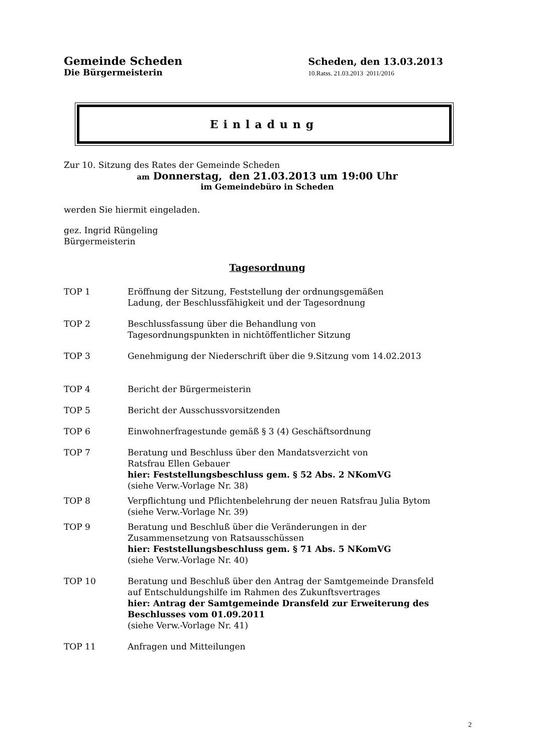Gemeinde Scheden
Die Bürgermeisterin
Scheden, den 13.03.2013
10.Ratss. 21.03.2013 2011/2016
Einladung
Zur 10. Sitzung des Rates der Gemeinde Scheden
am Donnerstag, den 21.03.2013 um 19:00 Uhr
im Gemeindebüro in Scheden
werden Sie hiermit eingeladen.
gez. Ingrid Rüngeling
Bürgermeisterin
Tagesordnung
TOP 1 Eröffnung der Sitzung, Feststellung der ordnungsgemäßen
Ladung, der Beschlussfähigkeit und der Tagesordnung
TOP 2 Beschlussfassung über die Behandlung von
Tagesordnungspunkten in nichtöffentlicher Sitzung
TOP 3 Genehmigung der Niederschrift über die 9.Sitzung vom 14.02.2013
TOP 4 Bericht der Bürgermeisterin
TOP 5 Bericht der Ausschussvorsitzenden
TOP 6 Einwohnerfragestunde gemäß § 3 (4) Geschäftsordnung
TOP 7 Beratung und Beschluss über den Mandatsverzicht von
Ratsfrau Ellen Gebauer
hier: Feststellungsbeschluss gem. § 52 Abs. 2 NKomVG
(siehe Verw.-Vorlage Nr. 38)
TOP 8 Verpflichtung und Pflichtenbelehrung der neuen Ratsfrau Julia Bytom
(siehe Verw.-Vorlage Nr. 39)
TOP 9 Beratung und Beschluß über die Veränderungen in der
Zusammensetzung von Ratsausschüssen
hier: Feststellungsbeschluss gem. § 71 Abs. 5 NKomVG
(siehe Verw.-Vorlage Nr. 40)
TOP 10 Beratung und Beschluß über den Antrag der Samtgemeinde Dransfeld
auf Entschuldungshilfe im Rahmen des Zukunftsvertrages
hier: Antrag der Samtgemeinde Dransfeld zur Erweiterung des
Beschlusses vom 01.09.2011
(siehe Verw.-Vorlage Nr. 41)
TOP 11 Anfragen und Mitteilungen
2